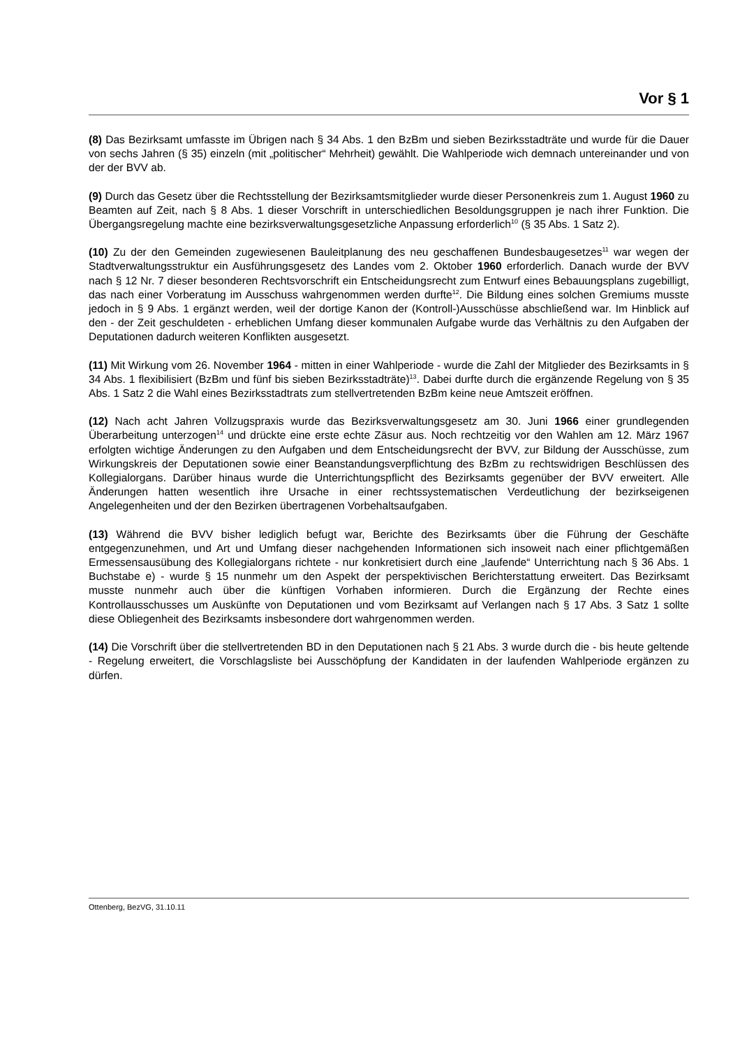Vor § 1
(8) Das Bezirksamt umfasste im Übrigen nach § 34 Abs. 1 den BzBm und sieben Bezirksstadträte und wurde für die Dauer von sechs Jahren (§ 35) einzeln (mit „politischer“ Mehrheit) gewählt. Die Wahlperiode wich demnach untereinander und von der der BVV ab.
(9) Durch das Gesetz über die Rechtsstellung der Bezirksamtsmitglieder wurde dieser Personenkreis zum 1. August 1960 zu Beamten auf Zeit, nach § 8 Abs. 1 dieser Vorschrift in unterschiedlichen Besoldungsgruppen je nach ihrer Funktion. Die Übergangsregelung machte eine bezirksverwaltungsgesetzliche Anpassung erforderlich<sup>10</sup> (§ 35 Abs. 1 Satz 2).
(10) Zu der den Gemeinden zugewiesenen Bauleitplanung des neu geschaffenen Bundesbaugesetzes<sup>11</sup> war wegen der Stadtverwaltungsstruktur ein Ausführungsgesetz des Landes vom 2. Oktober 1960 erforderlich. Danach wurde der BVV nach § 12 Nr. 7 dieser besonderen Rechtsvorschrift ein Entscheidungsrecht zum Entwurf eines Bebauungsplans zugebilligt, das nach einer Vorberatung im Ausschuss wahrgenommen werden durfte<sup>12</sup>. Die Bildung eines solchen Gremiums musste jedoch in § 9 Abs. 1 ergänzt werden, weil der dortige Kanon der (Kontroll-)Ausschüsse abschließend war. Im Hinblick auf den - der Zeit geschuldeten - erheblichen Umfang dieser kommunalen Aufgabe wurde das Verhältnis zu den Aufgaben der Deputationen dadurch weiteren Konflikten ausgesetzt.
(11) Mit Wirkung vom 26. November 1964 - mitten in einer Wahlperiode - wurde die Zahl der Mitglieder des Bezirksamts in § 34 Abs. 1 flexibilisiert (BzBm und fünf bis sieben Bezirksstadträte)<sup>13</sup>. Dabei durfte durch die ergänzende Regelung von § 35 Abs. 1 Satz 2 die Wahl eines Bezirksstadtrats zum stellvertretenden BzBm keine neue Amtszeit eröffnen.
(12) Nach acht Jahren Vollzugspraxis wurde das Bezirksverwaltungsgesetz am 30. Juni 1966 einer grundlegenden Überarbeitung unterzogen<sup>14</sup> und drückte eine erste echte Zäsur aus. Noch rechtzeitig vor den Wahlen am 12. März 1967 erfolgten wichtige Änderungen zu den Aufgaben und dem Entscheidungsrecht der BVV, zur Bildung der Ausschüsse, zum Wirkungskreis der Deputationen sowie einer Beanstandungsverpflichtung des BzBm zu rechtswidrigen Beschlüssen des Kollegialorgans. Darüber hinaus wurde die Unterrichtungspflicht des Bezirksamts gegenüber der BVV erweitert. Alle Änderungen hatten wesentlich ihre Ursache in einer rechtssystematischen Verdeutlichung der bezirkseigenen Angelegenheiten und der den Bezirken übertragenen Vorbehaltsaufgaben.
(13) Während die BVV bisher lediglich befugt war, Berichte des Bezirksamts über die Führung der Geschäfte entgegenzunehmen, und Art und Umfang dieser nachgehenden Informationen sich insoweit nach einer pflichtgemäßen Ermessensausübung des Kollegialorgans richtete - nur konkretisiert durch eine „laufende“ Unterrichtung nach § 36 Abs. 1 Buchstabe e) - wurde § 15 nunmehr um den Aspekt der perspektivischen Berichterstattung erweitert. Das Bezirksamt musste nunmehr auch über die künftigen Vorhaben informieren. Durch die Ergänzung der Rechte eines Kontrollausschusses um Auskünfte von Deputationen und vom Bezirksamt auf Verlangen nach § 17 Abs. 3 Satz 1 sollte diese Obliegenheit des Bezirksamts insbesondere dort wahrgenommen werden.
(14) Die Vorschrift über die stellvertretenden BD in den Deputationen nach § 21 Abs. 3 wurde durch die - bis heute geltende - Regelung erweitert, die Vorschlagsliste bei Ausschöpfung der Kandidaten in der laufenden Wahlperiode ergänzen zu dürfen.
Ottenberg, BezVG, 31.10.11